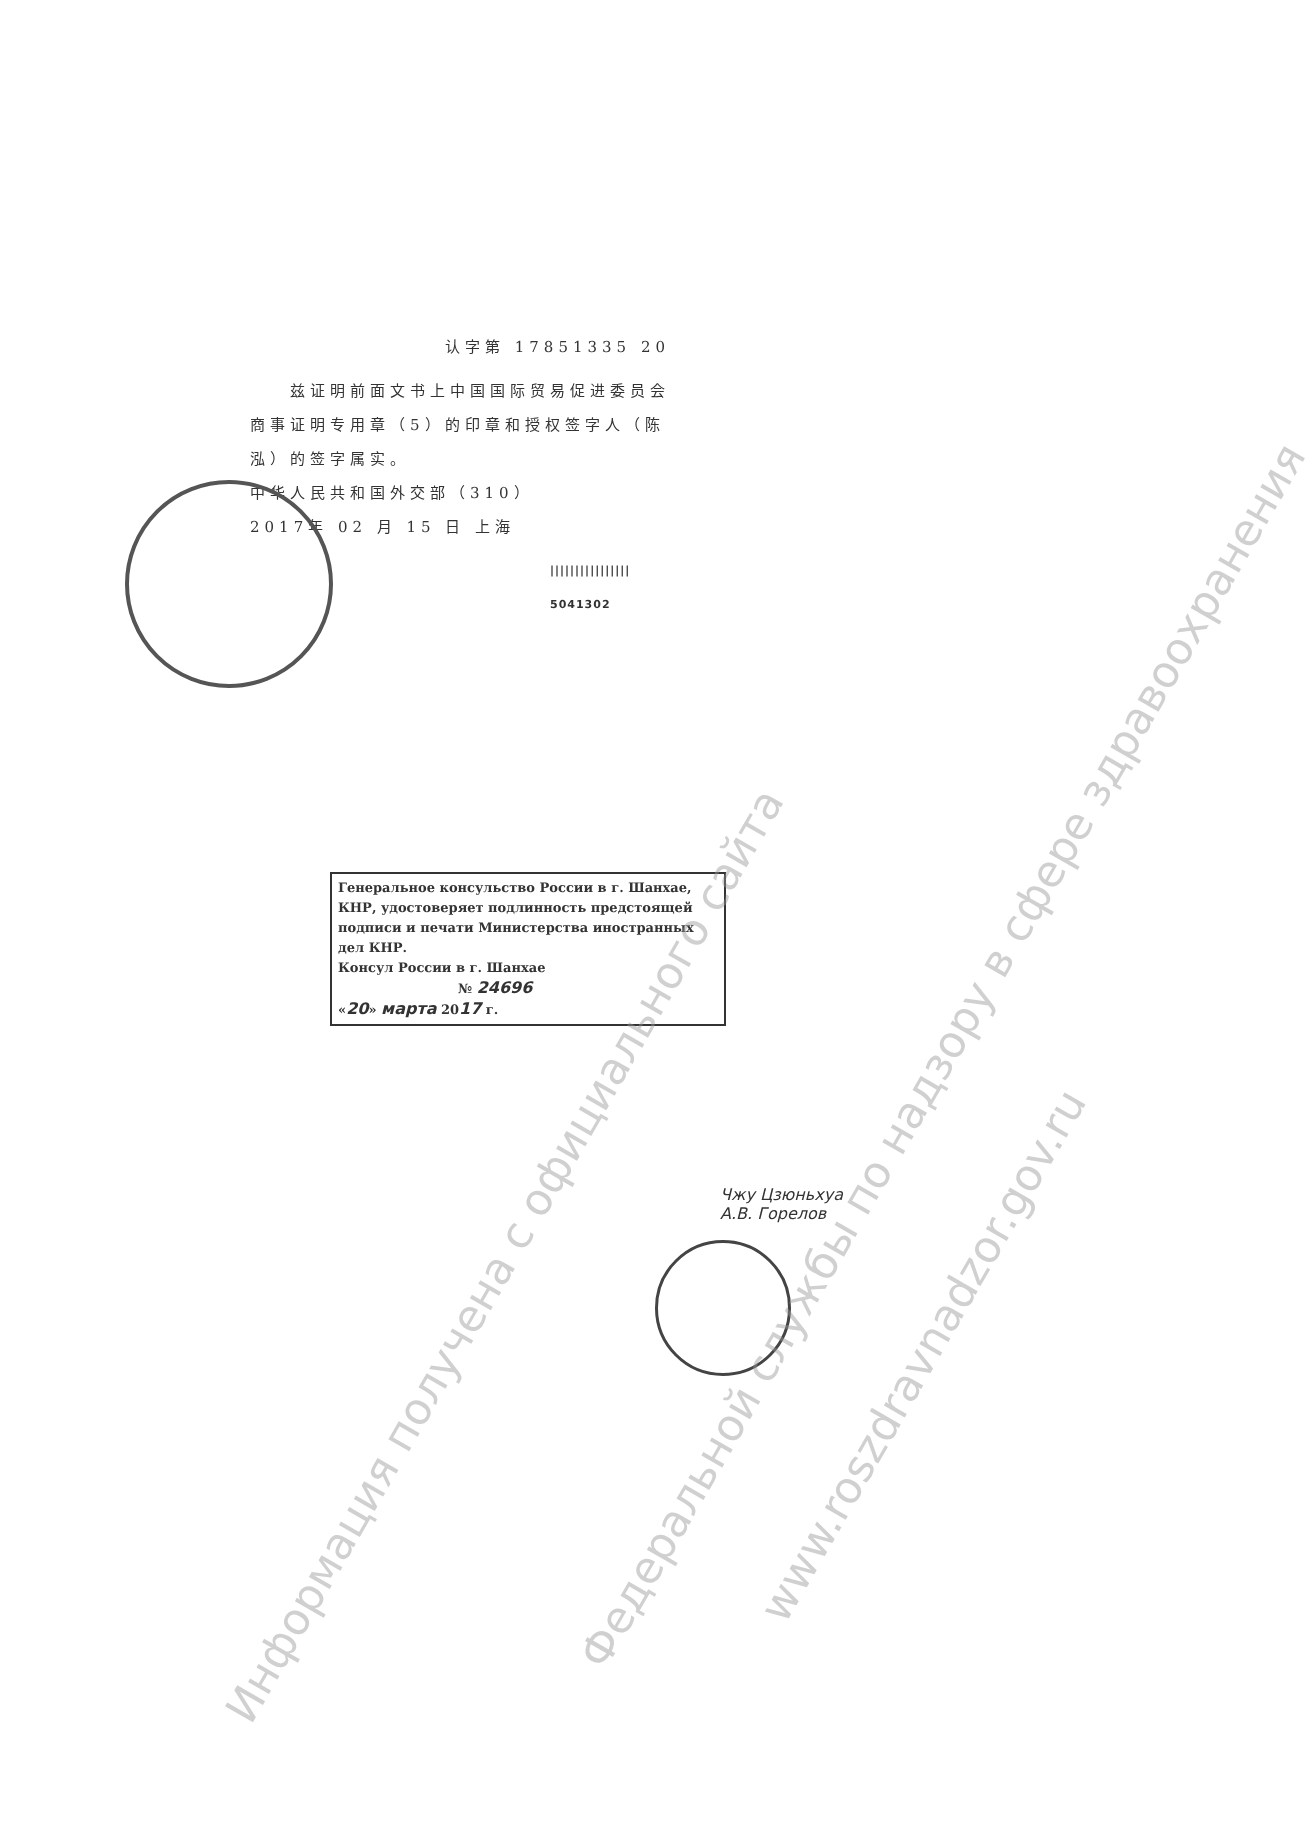认字第 17851335 20
　　兹证明前面文书上中国国际贸易促进委员会商事证明专用章（5）的印章和授权签字人（陈泓）的签字属实。
中华人民共和国外交部（310）
2017年 02 月 15 日 上海
||||||||||||||||
5041302
Генеральное консульство России в г. Шанхае, КНР, удостоверяет подлинность предстоящей подписи и печати Министерства иностранных дел КНР.
Консул России в г. Шанхае
№ 24696
«20» марта 2017 г.
Чжу Цзюньхуа
А.В. Горелов
Информация получена с официального сайта
Федеральной службы по надзору в сфере здравоохранения
www.roszdravnadzor.gov.ru